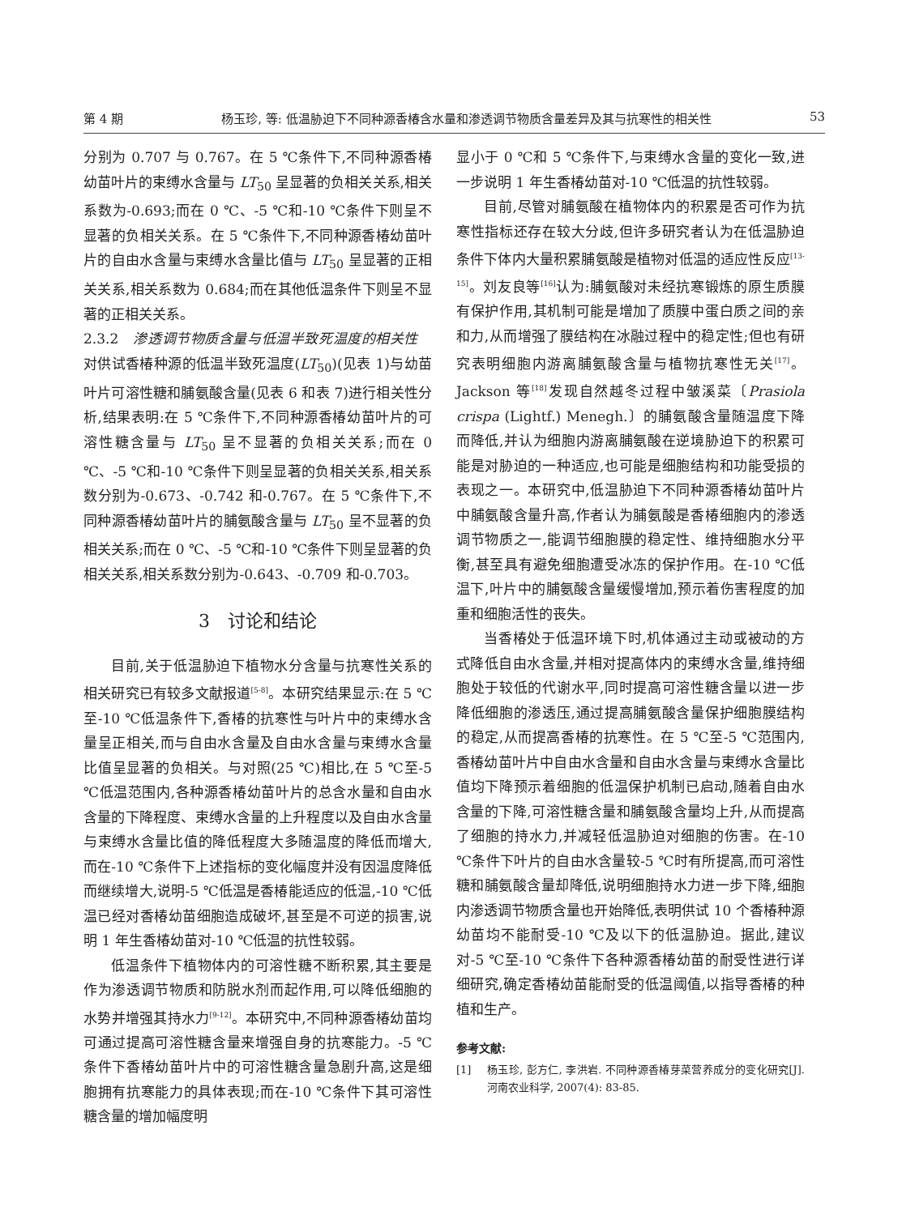第 4 期 杨玉珍, 等: 低温胁迫下不同种源香椿含水量和渗透调节物质含量差异及其与抗寒性的相关性 53
分别为 0.707 与 0.767。在 5 ℃条件下,不同种源香椿幼苗叶片的束缚水含量与 LT<sub>50</sub> 呈显著的负相关关系,相关系数为-0.693;而在 0 ℃、-5 ℃和-10 ℃条件下则呈不显著的负相关关系。在 5 ℃条件下,不同种源香椿幼苗叶片的自由水含量与束缚水含量比值与 LT<sub>50</sub> 呈显著的正相关关系,相关系数为 0.684;而在其他低温条件下则呈不显著的正相关关系。
2.3.2　渗透调节物质含量与低温半致死温度的相关性　对供试香椿种源的低温半致死温度(LT<sub>50</sub>)(见表 1)与幼苗叶片可溶性糖和脯氨酸含量(见表 6 和表 7)进行相关性分析,结果表明:在 5 ℃条件下,不同种源香椿幼苗叶片的可溶性糖含量与 LT<sub>50</sub> 呈不显著的负相关关系;而在 0 ℃、-5 ℃和-10 ℃条件下则呈显著的负相关关系,相关系数分别为-0.673、-0.742 和-0.767。在 5 ℃条件下,不同种源香椿幼苗叶片的脯氨酸含量与 LT<sub>50</sub> 呈不显著的负相关关系;而在 0 ℃、-5 ℃和-10 ℃条件下则呈显著的负相关关系,相关系数分别为-0.643、-0.709 和-0.703。
3　讨论和结论
目前,关于低温胁迫下植物水分含量与抗寒性关系的相关研究已有较多文献报道<sup>[5-8]</sup>。本研究结果显示:在 5 ℃至-10 ℃低温条件下,香椿的抗寒性与叶片中的束缚水含量呈正相关,而与自由水含量及自由水含量与束缚水含量比值呈显著的负相关。与对照(25 ℃)相比,在 5 ℃至-5 ℃低温范围内,各种源香椿幼苗叶片的总含水量和自由水含量的下降程度、束缚水含量的上升程度以及自由水含量与束缚水含量比值的降低程度大多随温度的降低而增大,而在-10 ℃条件下上述指标的变化幅度并没有因温度降低而继续增大,说明-5 ℃低温是香椿能适应的低温,-10 ℃低温已经对香椿幼苗细胞造成破坏,甚至是不可逆的损害,说明 1 年生香椿幼苗对-10 ℃低温的抗性较弱。
低温条件下植物体内的可溶性糖不断积累,其主要是作为渗透调节物质和防脱水剂而起作用,可以降低细胞的水势并增强其持水力<sup>[9-12]</sup>。本研究中,不同种源香椿幼苗均可通过提高可溶性糖含量来增强自身的抗寒能力。-5 ℃条件下香椿幼苗叶片中的可溶性糖含量急剧升高,这是细胞拥有抗寒能力的具体表现;而在-10 ℃条件下其可溶性糖含量的增加幅度明
显小于 0 ℃和 5 ℃条件下,与束缚水含量的变化一致,进一步说明 1 年生香椿幼苗对-10 ℃低温的抗性较弱。
目前,尽管对脯氨酸在植物体内的积累是否可作为抗寒性指标还存在较大分歧,但许多研究者认为在低温胁迫条件下体内大量积累脯氨酸是植物对低温的适应性反应<sup>[13-15]</sup>。刘友良等<sup>[16]</sup>认为:脯氨酸对未经抗寒锻炼的原生质膜有保护作用,其机制可能是增加了质膜中蛋白质之间的亲和力,从而增强了膜结构在冰融过程中的稳定性;但也有研究表明细胞内游离脯氨酸含量与植物抗寒性无关<sup>[17]</sup>。Jackson 等<sup>[18]</sup>发现自然越冬过程中皱溪菜〔Prasiola crispa (Lightf.) Menegh.〕的脯氨酸含量随温度下降而降低,并认为细胞内游离脯氨酸在逆境胁迫下的积累可能是对胁迫的一种适应,也可能是细胞结构和功能受损的表现之一。本研究中,低温胁迫下不同种源香椿幼苗叶片中脯氨酸含量升高,作者认为脯氨酸是香椿细胞内的渗透调节物质之一,能调节细胞膜的稳定性、维持细胞水分平衡,甚至具有避免细胞遭受冰冻的保护作用。在-10 ℃低温下,叶片中的脯氨酸含量缓慢增加,预示着伤害程度的加重和细胞活性的丧失。
当香椿处于低温环境下时,机体通过主动或被动的方式降低自由水含量,并相对提高体内的束缚水含量,维持细胞处于较低的代谢水平,同时提高可溶性糖含量以进一步降低细胞的渗透压,通过提高脯氨酸含量保护细胞膜结构的稳定,从而提高香椿的抗寒性。在 5 ℃至-5 ℃范围内,香椿幼苗叶片中自由水含量和自由水含量与束缚水含量比值均下降预示着细胞的低温保护机制已启动,随着自由水含量的下降,可溶性糖含量和脯氨酸含量均上升,从而提高了细胞的持水力,并减轻低温胁迫对细胞的伤害。在-10 ℃条件下叶片的自由水含量较-5 ℃时有所提高,而可溶性糖和脯氨酸含量却降低,说明细胞持水力进一步下降,细胞内渗透调节物质含量也开始降低,表明供试 10 个香椿种源幼苗均不能耐受-10 ℃及以下的低温胁迫。据此,建议对-5 ℃至-10 ℃条件下各种源香椿幼苗的耐受性进行详细研究,确定香椿幼苗能耐受的低温阈值,以指导香椿的种植和生产。
参考文献:
[1] 杨玉珍, 彭方仁, 李洪岩. 不同种源香椿芽菜营养成分的变化研究[J]. 河南农业科学, 2007(4): 83-85.